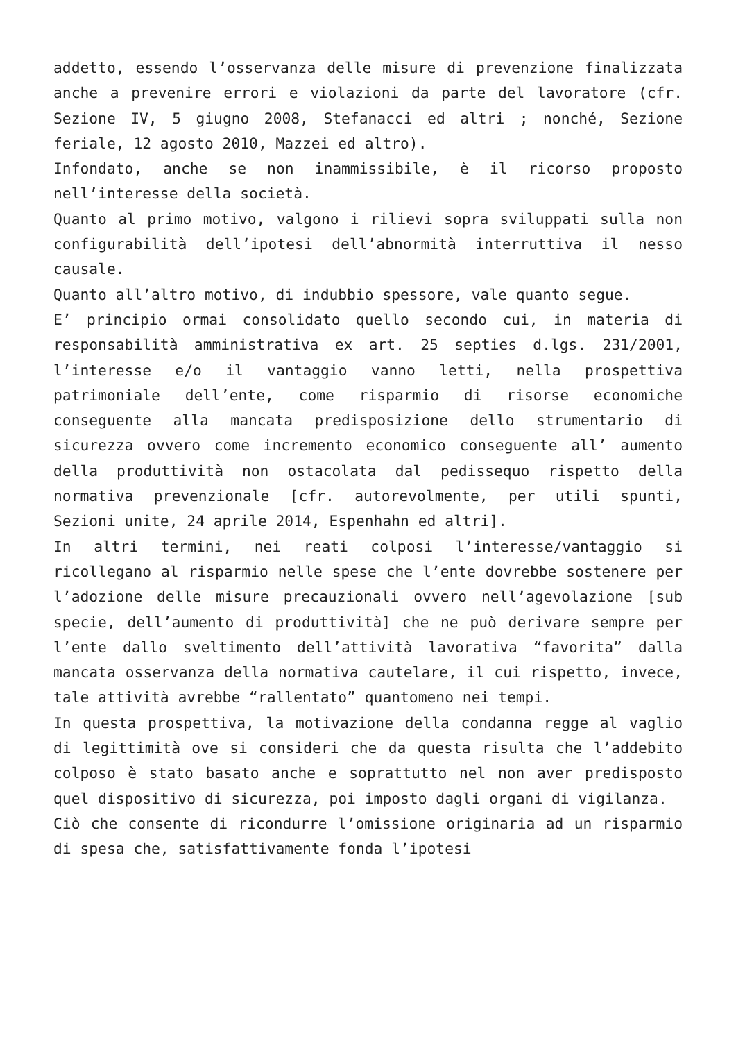addetto, essendo l’osservanza delle misure di prevenzione finalizzata anche a prevenire errori e violazioni da parte del lavoratore (cfr. Sezione IV, 5 giugno 2008, Stefanacci ed altri ; nonché, Sezione feriale, 12 agosto 2010, Mazzei ed altro).
Infondato, anche se non inammissibile, è il ricorso proposto nell’interesse della società.
Quanto al primo motivo, valgono i rilievi sopra sviluppati sulla non configurabilità dell’ipotesi dell’abnormità interruttiva il nesso causale.
Quanto all’altro motivo, di indubbio spessore, vale quanto segue.
E’ principio ormai consolidato quello secondo cui, in materia di responsabilità amministrativa ex art. 25 septies d.lgs. 231/2001, l’interesse e/o il vantaggio vanno letti, nella prospettiva patrimoniale dell’ente, come risparmio di risorse economiche conseguente alla mancata predisposizione dello strumentario di sicurezza ovvero come incremento economico conseguente all’ aumento della produttività non ostacolata dal pedissequo rispetto della normativa prevenzionale [cfr. autorevolmente, per utili spunti, Sezioni unite, 24 aprile 2014, Espenhahn ed altri].
In altri termini, nei reati colposi l’interesse/vantaggio si ricollegano al risparmio nelle spese che l’ente dovrebbe sostenere per l’adozione delle misure precauzionali ovvero nell’agevolazione [sub specie, dell’aumento di produttività] che ne può derivare sempre per l’ente dallo sveltimento dell’attività lavorativa “favorita” dalla mancata osservanza della normativa cautelare, il cui rispetto, invece, tale attività avrebbe “rallentato” quantomeno nei tempi.
In questa prospettiva, la motivazione della condanna regge al vaglio di legittimità ove si consideri che da questa risulta che l’addebito colposo è stato basato anche e soprattutto nel non aver predisposto quel dispositivo di sicurezza, poi imposto dagli organi di vigilanza.
Ciò che consente di ricondurre l’omissione originaria ad un risparmio di spesa che, satisfattivamente fonda l’ipotesi